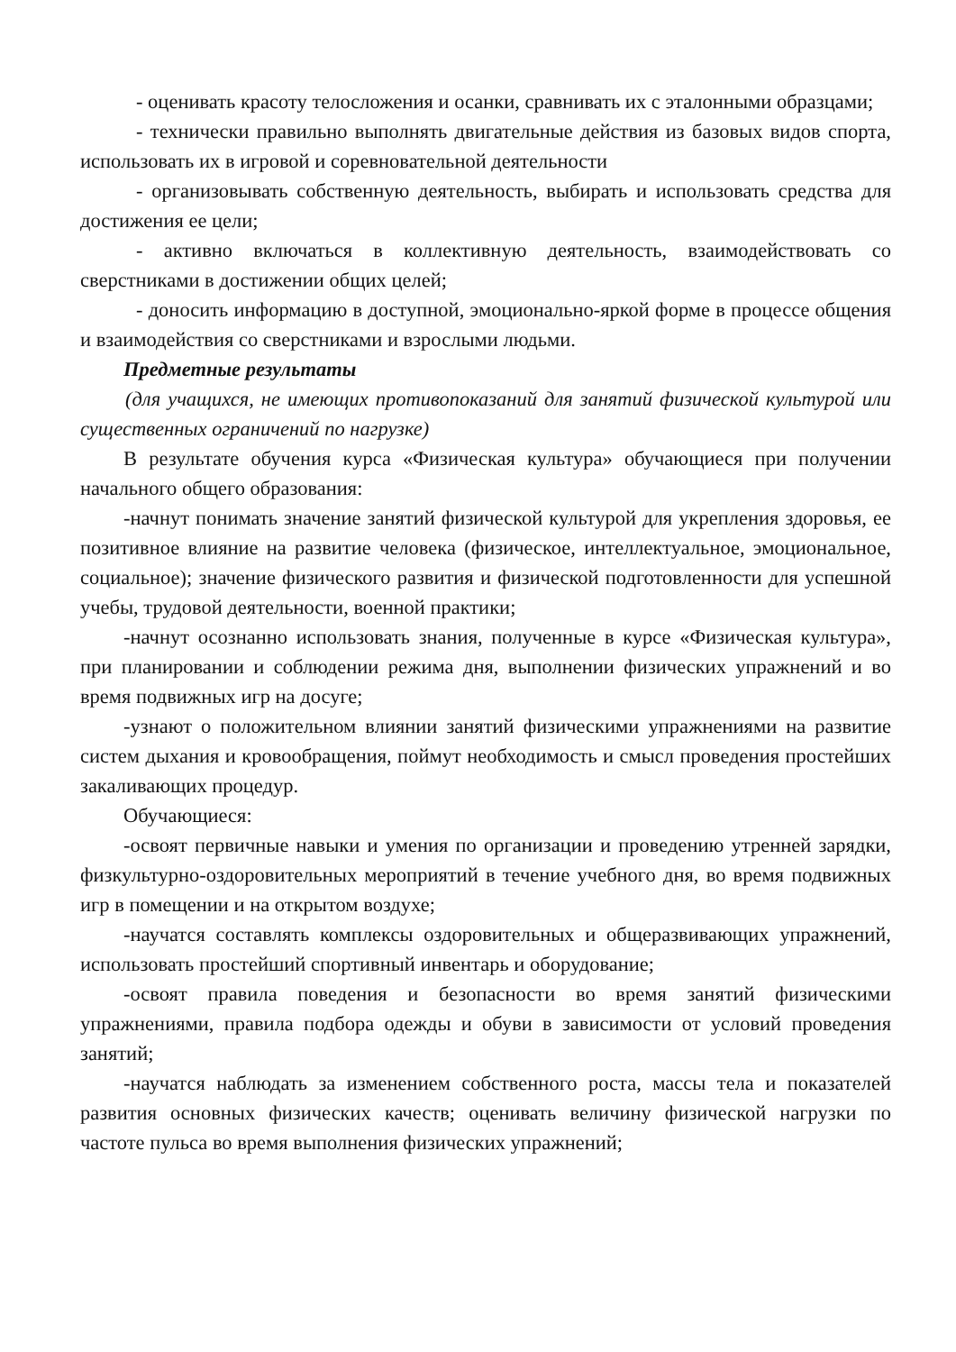- оценивать красоту телосложения и осанки, сравнивать их с эталонными образцами;
- технически правильно выполнять двигательные действия из базовых видов спорта, использовать их в игровой и соревновательной деятельности
- организовывать собственную деятельность, выбирать и использовать средства для достижения ее цели;
- активно включаться в коллективную деятельность, взаимодействовать со сверстниками в достижении общих целей;
- доносить информацию в доступной, эмоционально-яркой форме в процессе общения и взаимодействия со сверстниками и взрослыми людьми.
Предметные результаты
(для учащихся, не имеющих противопоказаний для занятий физической культурой или существенных ограничений по нагрузке)
В результате обучения курса «Физическая культура» обучающиеся при получении начального общего образования:
-начнут понимать значение занятий физической культурой для укрепления здоровья, ее позитивное влияние на развитие человека (физическое, интеллектуальное, эмоциональное, социальное); значение физического развития и физической подготовленности для успешной учебы, трудовой деятельности, военной практики;
-начнут осознанно использовать знания, полученные в курсе «Физическая культура», при планировании и соблюдении режима дня, выполнении физических упражнений и во время подвижных игр на досуге;
-узнают о положительном влиянии занятий физическими упражнениями на развитие систем дыхания и кровообращения, поймут необходимость и смысл проведения простейших закаливающих процедур.
Обучающиеся:
-освоят первичные навыки и умения по организации и проведению утренней зарядки, физкультурно-оздоровительных мероприятий в течение учебного дня, во время подвижных игр в помещении и на открытом воздухе;
-научатся составлять комплексы оздоровительных и общеразвивающих упражнений, использовать простейший спортивный инвентарь и оборудование;
-освоят правила поведения и безопасности во время занятий физическими упражнениями, правила подбора одежды и обуви в зависимости от условий проведения занятий;
-научатся наблюдать за изменением собственного роста, массы тела и показателей развития основных физических качеств; оценивать величину физической нагрузки по частоте пульса во время выполнения физических упражнений;